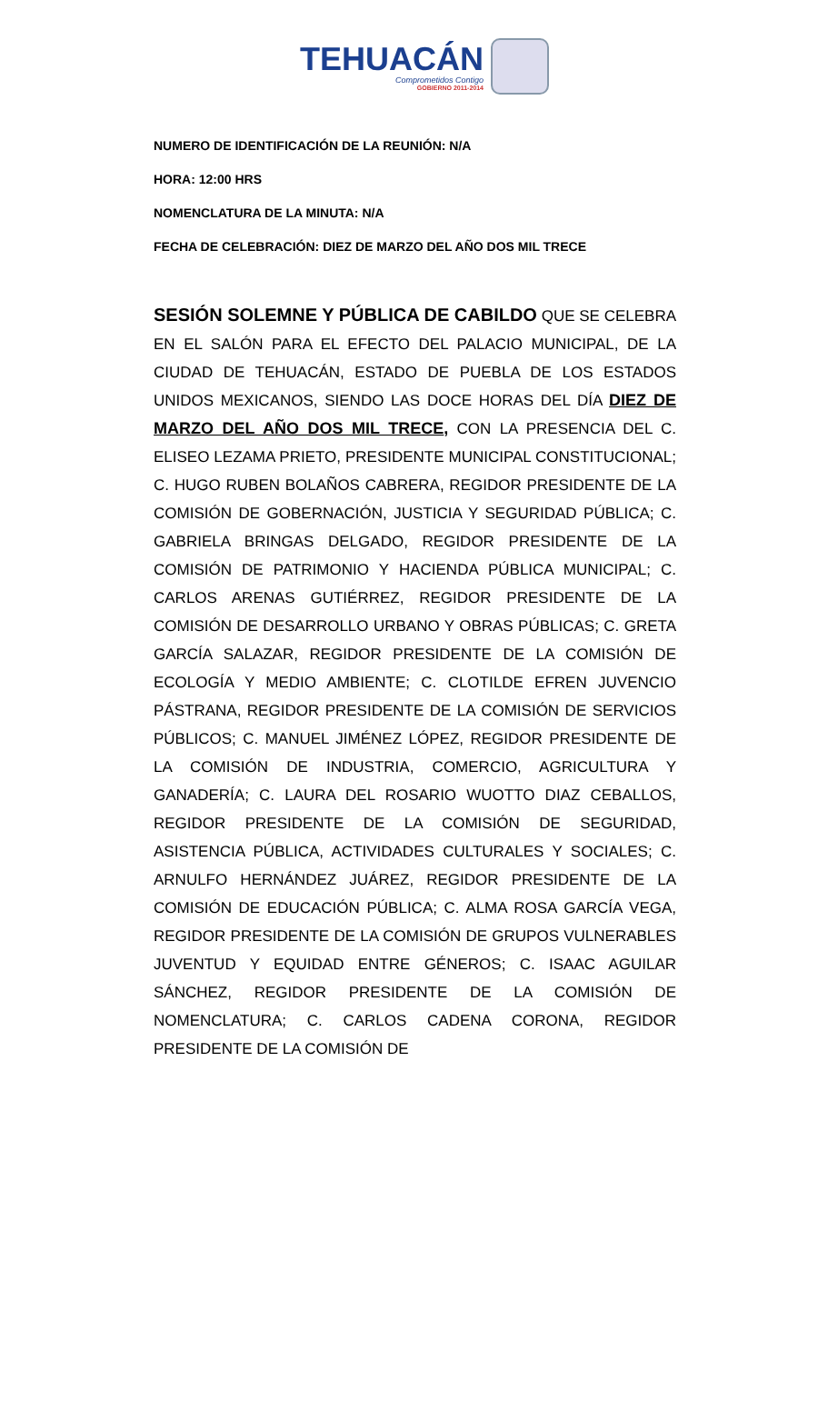TEHUACÁN
Comprometidos Contigo
GOBIERNO 2011-2014
NUMERO DE IDENTIFICACIÓN DE LA REUNIÓN: N/A
HORA: 12:00 HRS
NOMENCLATURA DE LA MINUTA: N/A
FECHA DE CELEBRACIÓN: DIEZ DE MARZO DEL AÑO DOS MIL TRECE
SESIÓN SOLEMNE Y PÚBLICA DE CABILDO QUE SE CELEBRA EN EL SALÓN PARA EL EFECTO DEL PALACIO MUNICIPAL, DE LA CIUDAD DE TEHUACÁN, ESTADO DE PUEBLA DE LOS ESTADOS UNIDOS MEXICANOS, SIENDO LAS DOCE HORAS DEL DÍA DIEZ DE MARZO DEL AÑO DOS MIL TRECE, CON LA PRESENCIA DEL C. ELISEO LEZAMA PRIETO, PRESIDENTE MUNICIPAL CONSTITUCIONAL; C. HUGO RUBEN BOLAÑOS CABRERA, REGIDOR PRESIDENTE DE LA COMISIÓN DE GOBERNACIÓN, JUSTICIA Y SEGURIDAD PÚBLICA; C. GABRIELA BRINGAS DELGADO, REGIDOR PRESIDENTE DE LA COMISIÓN DE PATRIMONIO Y HACIENDA PÚBLICA MUNICIPAL; C. CARLOS ARENAS GUTIÉRREZ, REGIDOR PRESIDENTE DE LA COMISIÓN DE DESARROLLO URBANO Y OBRAS PÚBLICAS; C. GRETA GARCÍA SALAZAR, REGIDOR PRESIDENTE DE LA COMISIÓN DE ECOLOGÍA Y MEDIO AMBIENTE; C. CLOTILDE EFREN JUVENCIO PÁSTRANA, REGIDOR PRESIDENTE DE LA COMISIÓN DE SERVICIOS PÚBLICOS; C. MANUEL JIMÉNEZ LÓPEZ, REGIDOR PRESIDENTE DE LA COMISIÓN DE INDUSTRIA, COMERCIO, AGRICULTURA Y GANADERÍA; C. LAURA DEL ROSARIO WUOTTO DIAZ CEBALLOS, REGIDOR PRESIDENTE DE LA COMISIÓN DE SEGURIDAD, ASISTENCIA PÚBLICA, ACTIVIDADES CULTURALES Y SOCIALES; C. ARNULFO HERNÁNDEZ JUÁREZ, REGIDOR PRESIDENTE DE LA COMISIÓN DE EDUCACIÓN PÚBLICA; C. ALMA ROSA GARCÍA VEGA, REGIDOR PRESIDENTE DE LA COMISIÓN DE GRUPOS VULNERABLES JUVENTUD Y EQUIDAD ENTRE GÉNEROS; C. ISAAC AGUILAR SÁNCHEZ, REGIDOR PRESIDENTE DE LA COMISIÓN DE NOMENCLATURA; C. CARLOS CADENA CORONA, REGIDOR PRESIDENTE DE LA COMISIÓN DE